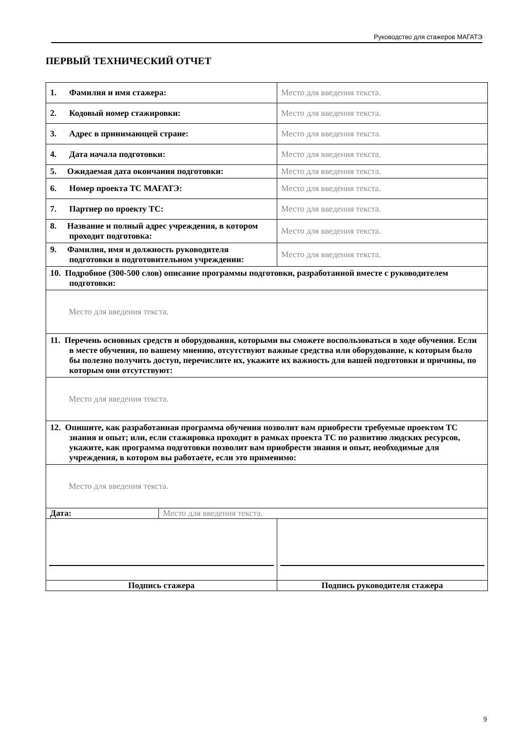Руководство для стажеров МАГАТЭ
ПЕРВЫЙ ТЕХНИЧЕСКИЙ ОТЧЕТ
| 1. Фамилия и имя стажера: | | Место для введения текста. |
| 2. Кодовый номер стажировки: | | Место для введения текста. |
| 3. Адрес в принимающей стране: | | Место для введения текста. |
| 4. Дата начала подготовки: | | Место для введения текста. |
| 5. Ожидаемая дата окончания подготовки: | | Место для введения текста. |
| 6. Номер проекта ТС МАГАТЭ: | | Место для введения текста. |
| 7. Партнер по проекту ТС: | | Место для введения текста. |
| 8. Название и полный адрес учреждения, в котором проходит подготовка: | | Место для введения текста. |
| 9. Фамилия, имя и должность руководителя подготовки в подготовительном учреждении: | | Место для введения текста. |
| 10. Подробное (300-500 слов) описание программы подготовки, разработанной вместе с руководителем подготовки: | | |
| Место для введения текста. | | |
| 11. Перечень основных средств и оборудования, которыми вы сможете воспользоваться в ходе обучения. Если в месте обучения, по вашему мнению, отсутствуют важные средства или оборудование, к которым было бы полезно получить доступ, перечислите их, укажите их важность для вашей подготовки и причины, по которым они отсутствуют: | | |
| Место для введения текста. | | |
| 12. Опишите, как разработанная программа обучения позволит вам приобрести требуемые проектом ТС знания и опыт; или, если стажировка проходит в рамках проекта ТС по развитию людских ресурсов, укажите, как программа подготовки позволит вам приобрести знания и опыт, необходимые для учреждения, в котором вы работаете, если это применимо: | | |
| Место для введения текста. | | |
| Дата: | Место для введения текста. | |
| Подпись стажера | | Подпись руководителя стажера |
9